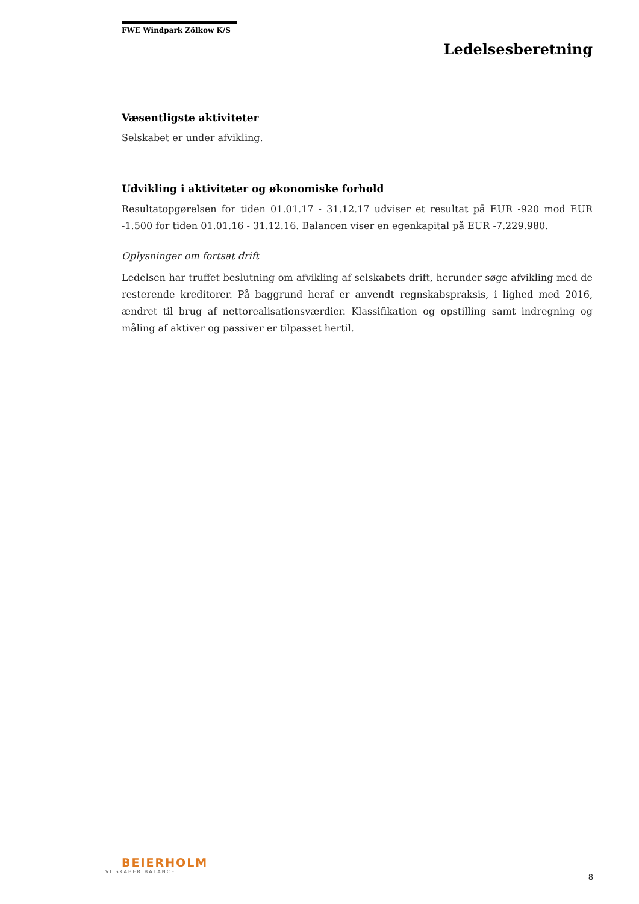FWE Windpark Zölkow K/S
Ledelsesberetning
Væsentligste aktiviteter
Selskabet er under afvikling.
Udvikling i aktiviteter og økonomiske forhold
Resultatopgørelsen for tiden 01.01.17 - 31.12.17 udviser et resultat på EUR -920 mod EUR -1.500 for tiden 01.01.16 - 31.12.16. Balancen viser en egenkapital på EUR -7.229.980.
Oplysninger om fortsat drift
Ledelsen har truffet beslutning om afvikling af selskabets drift, herunder søge afvikling med de resterende kreditorer. På baggrund heraf er anvendt regnskabspraksis, i lighed med 2016, ændret til brug af nettorealisationsværdier. Klassifikation og opstilling samt indregning og måling af aktiver og passiver er tilpasset hertil.
BEIERHOLM
VI SKABER BALANCE
8